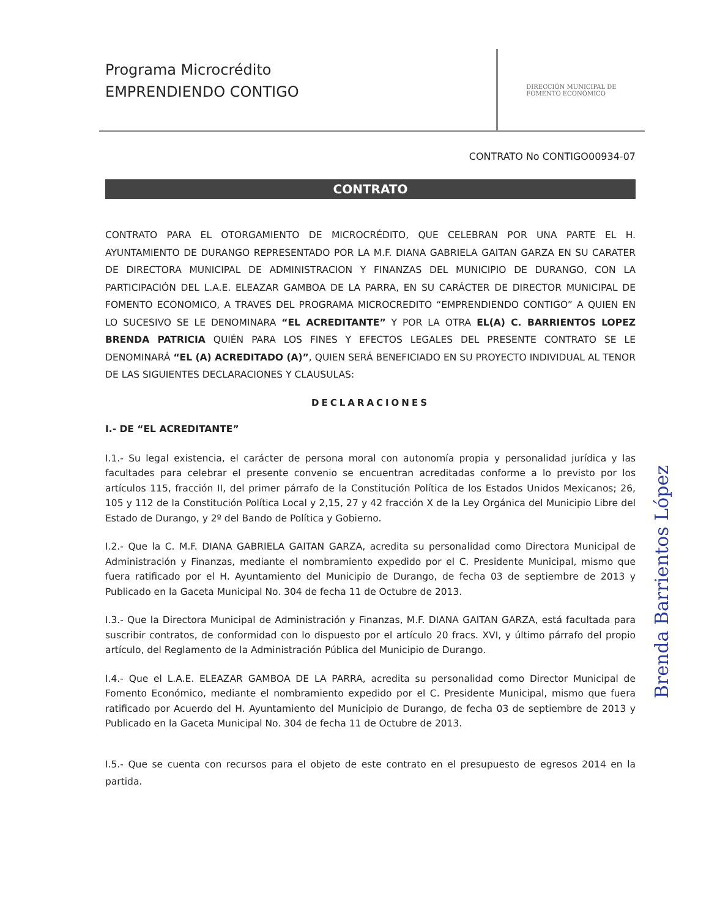Programa Microcrédito
EMPRENDIENDO CONTIGO
DIRECCIÓN MUNICIPAL DE
FOMENTO ECONÓMICO
CONTRATO No CONTIGO00934-07
CONTRATO
CONTRATO PARA EL OTORGAMIENTO DE MICROCRÉDITO, QUE CELEBRAN POR UNA PARTE EL H. AYUNTAMIENTO DE DURANGO REPRESENTADO POR LA M.F. DIANA GABRIELA GAITAN GARZA EN SU CARATER DE DIRECTORA MUNICIPAL DE ADMINISTRACION Y FINANZAS DEL MUNICIPIO DE DURANGO, CON LA PARTICIPACIÓN DEL L.A.E. ELEAZAR GAMBOA DE LA PARRA, EN SU CARÁCTER DE DIRECTOR MUNICIPAL DE FOMENTO ECONOMICO, A TRAVES DEL PROGRAMA MICROCREDITO “EMPRENDIENDO CONTIGO” A QUIEN EN LO SUCESIVO SE LE DENOMINARA “EL ACREDITANTE” Y POR LA OTRA EL(A) C. BARRIENTOS LOPEZ BRENDA PATRICIA QUIÉN PARA LOS FINES Y EFECTOS LEGALES DEL PRESENTE CONTRATO SE LE DENOMINARÁ “EL (A) ACREDITADO (A)”, QUIEN SERÁ BENEFICIADO EN SU PROYECTO INDIVIDUAL AL TENOR DE LAS SIGUIENTES DECLARACIONES Y CLAUSULAS:
DECLARACIONES
I.- DE “EL ACREDITANTE”
I.1.- Su legal existencia, el carácter de persona moral con autonomía propia y personalidad jurídica y las facultades para celebrar el presente convenio se encuentran acreditadas conforme a lo previsto por los artículos 115, fracción II, del primer párrafo de la Constitución Política de los Estados Unidos Mexicanos; 26, 105 y 112 de la Constitución Política Local y 2,15, 27 y 42 fracción X de la Ley Orgánica del Municipio Libre del Estado de Durango, y 2º del Bando de Política y Gobierno.
I.2.- Que la C. M.F. DIANA GABRIELA GAITAN GARZA, acredita su personalidad como Directora Municipal de Administración y Finanzas, mediante el nombramiento expedido por el C. Presidente Municipal, mismo que fuera ratificado por el H. Ayuntamiento del Municipio de Durango, de fecha 03 de septiembre de 2013 y Publicado en la Gaceta Municipal No. 304 de fecha 11 de Octubre de 2013.
I.3.- Que la Directora Municipal de Administración y Finanzas, M.F. DIANA GAITAN GARZA, está facultada para suscribir contratos, de conformidad con lo dispuesto por el artículo 20 fracs. XVI, y último párrafo del propio artículo, del Reglamento de la Administración Pública del Municipio de Durango.
I.4.- Que el L.A.E. ELEAZAR GAMBOA DE LA PARRA, acredita su personalidad como Director Municipal de Fomento Económico, mediante el nombramiento expedido por el C. Presidente Municipal, mismo que fuera ratificado por Acuerdo del H. Ayuntamiento del Municipio de Durango, de fecha 03 de septiembre de 2013 y Publicado en la Gaceta Municipal No. 304 de fecha 11 de Octubre de 2013.
I.5.- Que se cuenta con recursos para el objeto de este contrato en el presupuesto de egresos 2014 en la partida.
Brenda Barrientos López